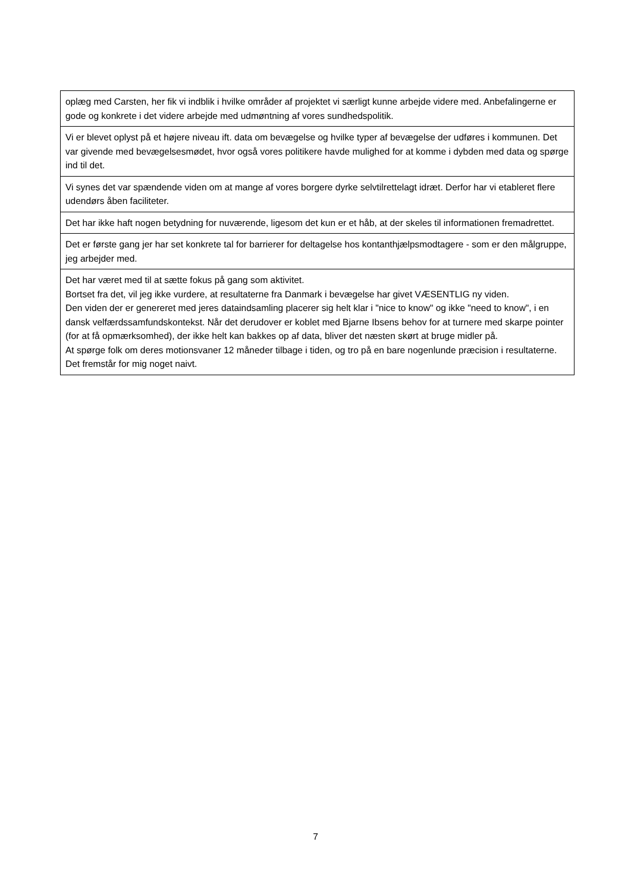| oplæg med Carsten, her fik vi indblik i hvilke områder af projektet vi særligt kunne arbejde videre med. Anbefalingerne er gode og konkrete i det videre arbejde med udmøntning af vores sundhedspolitik. |
| Vi er blevet oplyst på et højere niveau ift. data om bevægelse og hvilke typer af bevægelse der udføres i kommunen. Det var givende med bevægelsesmødet, hvor også vores politikere havde mulighed for at komme i dybden med data og spørge ind til det. |
| Vi synes det var spændende viden om at mange af vores borgere dyrke selvtilrettelagt idræt. Derfor har vi etableret flere udendørs åben faciliteter. |
| Det har ikke haft nogen betydning for nuværende, ligesom det kun er et håb, at der skeles til informationen fremadrettet. |
| Det er første gang jer har set konkrete tal for barrierer for deltagelse hos kontanthjælpsmodtagere - som er den målgruppe, jeg arbejder med. |
| Det har været med til at sætte fokus på gang som aktivitet. Bortset fra det, vil jeg ikke vurdere, at resultaterne fra Danmark i bevægelse har givet VÆSENTLIG ny viden. Den viden der er genereret med jeres dataindsamling placerer sig helt klar i "nice to know" og ikke "need to know", i en dansk velfærdssamfundskontekst. Når det derudover er koblet med Bjarne Ibsens behov for at turnere med skarpe pointer (for at få opmærksomhed), der ikke helt kan bakkes op af data, bliver det næsten skørt at bruge midler på. At spørge folk om deres motionsvaner 12 måneder tilbage i tiden, og tro på en bare nogenlunde præcision i resultaterne. Det fremstår for mig noget naivt. |
7